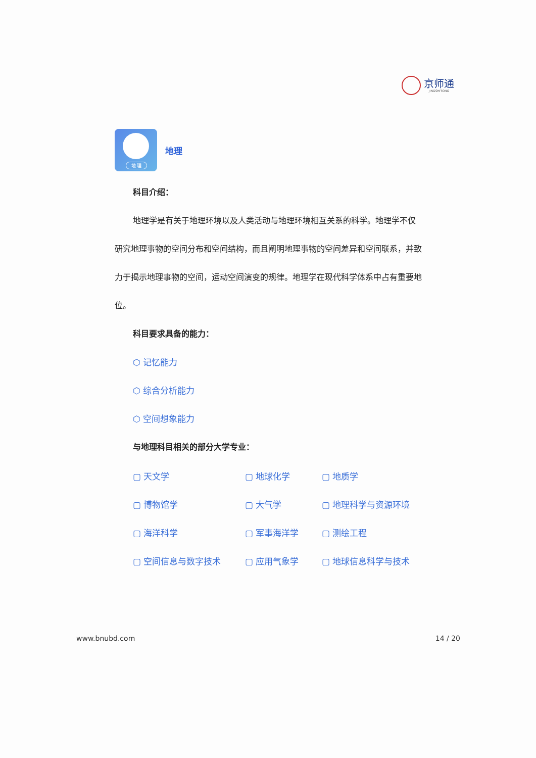京师通
JINGSHITONG
地 理
地理
科目介绍：
地理学是有关于地理环境以及人类活动与地理环境相互关系的科学。地理学不仅研究地理事物的空间分布和空间结构，而且阐明地理事物的空间差异和空间联系，并致力于揭示地理事物的空间，运动空间演变的规律。地理学在现代科学体系中占有重要地位。
科目要求具备的能力：
⬡ 记忆能力
⬡ 综合分析能力
⬡ 空间想象能力
与地理科目相关的部分大学专业：
| ▢ 天文学 | ▢ 地球化学 | ▢ 地质学 |
| ▢ 博物馆学 | ▢ 大气学 | ▢ 地理科学与资源环境 |
| ▢ 海洋科学 | ▢ 军事海洋学 | ▢ 测绘工程 |
| ▢ 空间信息与数字技术 | ▢ 应用气象学 | ▢ 地球信息科学与技术 |
www.bnubd.com 14 / 20